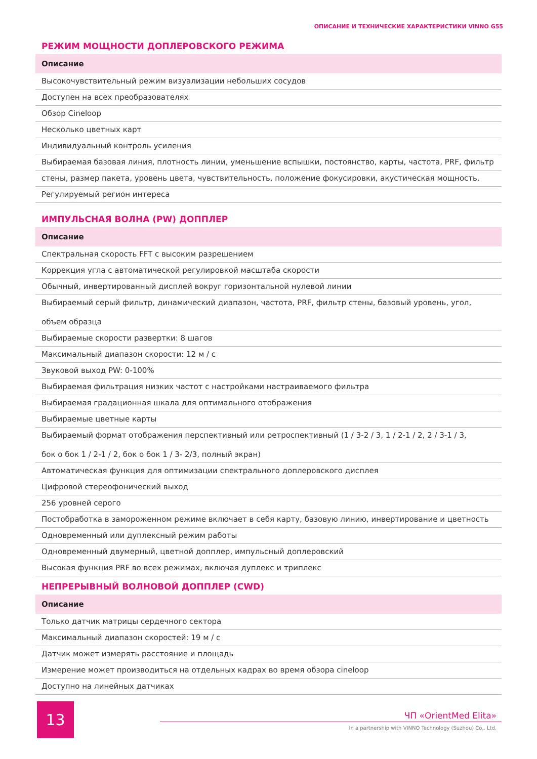ОПИСАНИЕ И ТЕХНИЧЕСКИЕ ХАРАКТЕРИСТИКИ VINNO G55
РЕЖИМ МОЩНОСТИ ДОПЛЕРОВСКОГО РЕЖИМА
| Описание |
| --- |
| Высокочувствительный режим визуализации небольших сосудов |
| Доступен на всех преобразователях |
| Обзор Cineloop |
| Несколько цветных карт |
| Индивидуальный контроль усиления |
| Выбираемая базовая линия, плотность линии, уменьшение вспышки, постоянство, карты, частота, PRF, фильтр |
| стены, размер пакета, уровень цвета, чувствительность, положение фокусировки, акустическая мощность. |
| Регулируемый регион интереса |
ИМПУЛЬСНАЯ ВОЛНА (PW) ДОППЛЕР
| Описание |
| --- |
| Спектральная скорость FFT с высоким разрешением |
| Коррекция угла с автоматической регулировкой масштаба скорости |
| Обычный, инвертированный дисплей вокруг горизонтальной нулевой линии |
| Выбираемый серый фильтр, динамический диапазон, частота, PRF, фильтр стены, базовый уровень, угол, объем образца |
| Выбираемые скорости развертки: 8 шагов |
| Максимальный диапазон скорости: 12 м / с |
| Звуковой выход PW: 0-100% |
| Выбираемая фильтрация низких частот с настройками настраиваемого фильтра |
| Выбираемая градационная шкала для оптимального отображения |
| Выбираемые цветные карты |
| Выбираемый формат отображения перспективный или ретроспективный (1 / 3-2 / 3, 1 / 2-1 / 2, 2 / 3-1 / 3, бок о бок 1 / 2-1 / 2, бок о бок 1 / 3- 2/3, полный экран) |
| Автоматическая функция для оптимизации спектрального доплеровского дисплея |
| Цифровой стереофонический выход |
| 256 уровней серого |
| Постобработка в замороженном режиме включает в себя карту, базовую линию, инвертирование и цветность |
| Одновременный или дуплексный режим работы |
| Одновременный двумерный, цветной допплер, импульсный доплеровский |
| Высокая функция PRF во всех режимах, включая дуплекс и триплекс |
НЕПРЕРЫВНЫЙ ВОЛНОВОЙ ДОППЛЕР (CWD)
| Описание |
| --- |
| Только датчик матрицы сердечного сектора |
| Максимальный диапазон скоростей: 19 м / с |
| Датчик может измерять расстояние и площадь |
| Измерение может производиться на отдельных кадрах во время обзора cineloop |
| Доступно на линейных датчиках |
13
ЧП «OrientMed Elita»
In a partnership with VINNO Technology (Suzhou) Co,. Ltd.